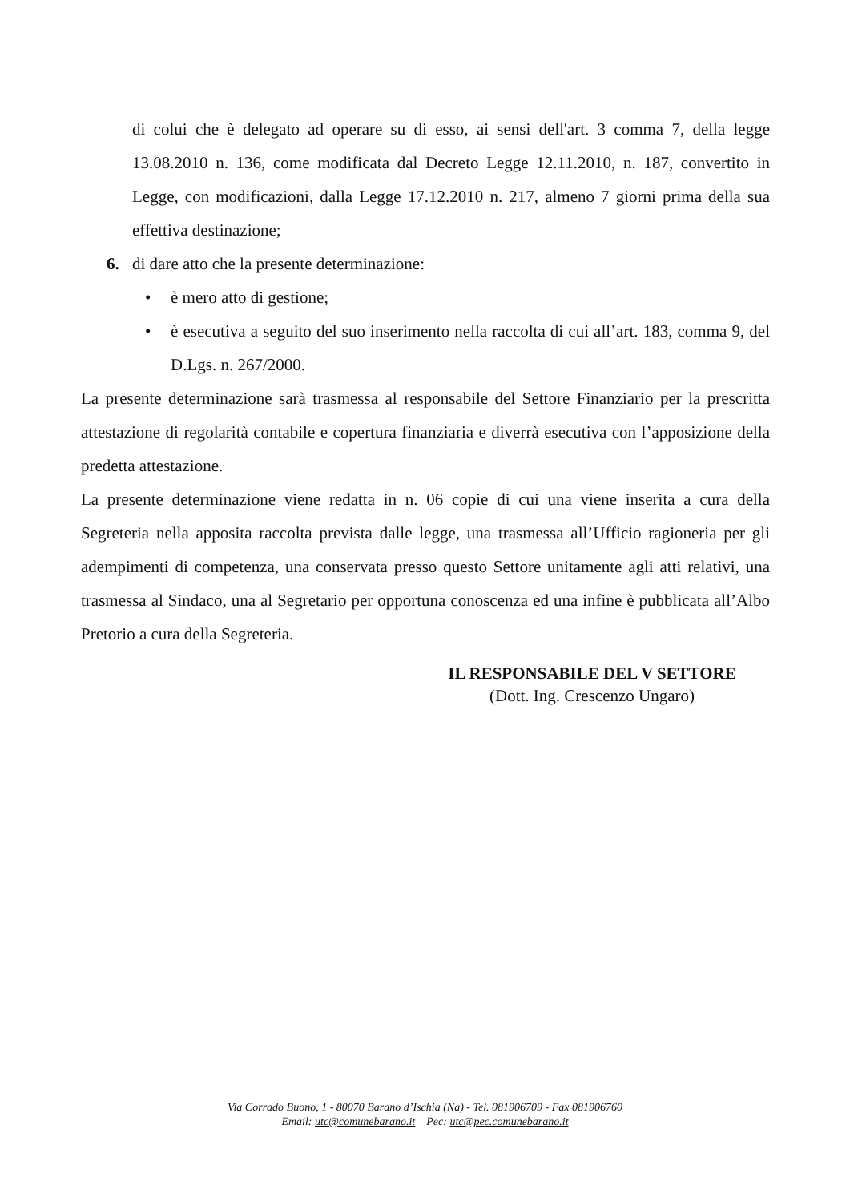di colui che è delegato ad operare su di esso, ai sensi dell'art. 3 comma 7, della legge 13.08.2010 n. 136, come modificata dal Decreto Legge 12.11.2010, n. 187, convertito in Legge, con modificazioni, dalla Legge 17.12.2010 n. 217, almeno 7 giorni prima della sua effettiva destinazione;
6. di dare atto che la presente determinazione:
• è mero atto di gestione;
• è esecutiva a seguito del suo inserimento nella raccolta di cui all’art. 183, comma 9, del D.Lgs. n. 267/2000.
La presente determinazione sarà trasmessa al responsabile del Settore Finanziario per la prescritta attestazione di regolarità contabile e copertura finanziaria e diverrà esecutiva con l’apposizione della predetta attestazione.
La presente determinazione viene redatta in n. 06 copie di cui una viene inserita a cura della Segreteria nella apposita raccolta prevista dalle legge, una trasmessa all’Ufficio ragioneria per gli adempimenti di competenza, una conservata presso questo Settore unitamente agli atti relativi, una trasmessa al Sindaco, una al Segretario per opportuna conoscenza ed una infine è pubblicata all’Albo Pretorio a cura della Segreteria.
IL RESPONSABILE DEL V SETTORE
(Dott. Ing. Crescenzo Ungaro)
Via Corrado Buono, 1 - 80070 Barano d’Ischia (Na) - Tel. 081906709 - Fax 081906760
Email: utc@comunebarano.it Pec: utc@pec.comunebarano.it